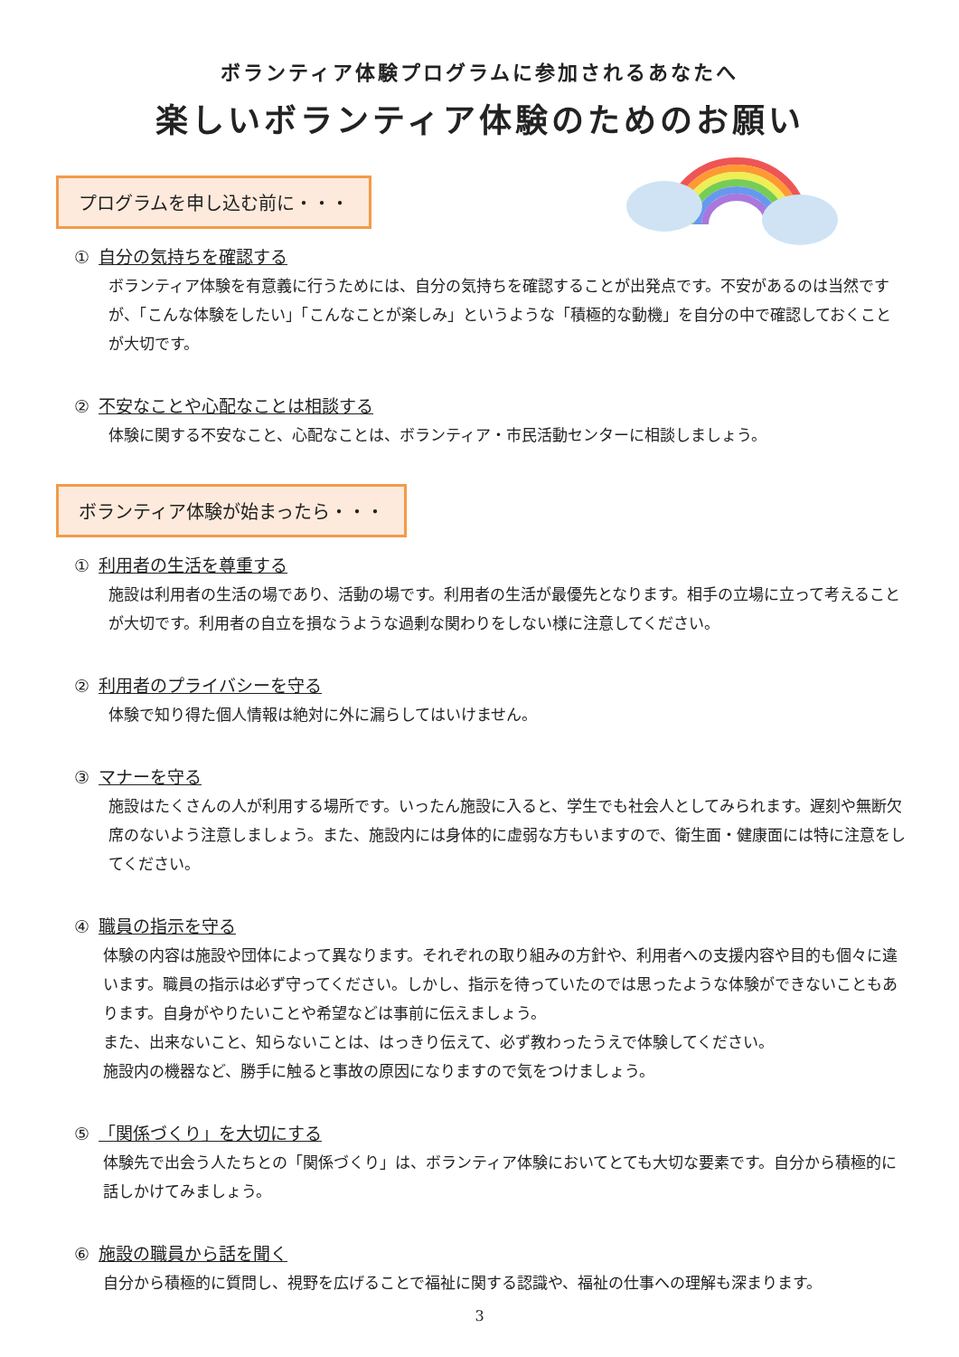ボランティア体験プログラムに参加されるあなたへ
楽しいボランティア体験のためのお願い
プログラムを申し込む前に・・・
① 自分の気持ちを確認する
ボランティア体験を有意義に行うためには、自分の気持ちを確認することが出発点です。不安があるのは当然ですが、「こんな体験をしたい」「こんなことが楽しみ」というような「積極的な動機」を自分の中で確認しておくことが大切です。
② 不安なことや心配なことは相談する
体験に関する不安なこと、心配なことは、ボランティア・市民活動センターに相談しましょう。
ボランティア体験が始まったら・・・
① 利用者の生活を尊重する
施設は利用者の生活の場であり、活動の場です。利用者の生活が最優先となります。相手の立場に立って考えることが大切です。利用者の自立を損なうような過剰な関わりをしない様に注意してください。
② 利用者のプライバシーを守る
体験で知り得た個人情報は絶対に外に漏らしてはいけません。
③ マナーを守る
施設はたくさんの人が利用する場所です。いったん施設に入ると、学生でも社会人としてみられます。遅刻や無断欠席のないよう注意しましょう。また、施設内には身体的に虚弱な方もいますので、衛生面・健康面には特に注意をしてください。
④ 職員の指示を守る
体験の内容は施設や団体によって異なります。それぞれの取り組みの方針や、利用者への支援内容や目的も個々に違います。職員の指示は必ず守ってください。しかし、指示を待っていたのでは思ったような体験ができないこともあります。自身がやりたいことや希望などは事前に伝えましょう。
また、出来ないこと、知らないことは、はっきり伝えて、必ず教わったうえで体験してください。
施設内の機器など、勝手に触ると事故の原因になりますので気をつけましょう。
⑤ 「関係づくり」を大切にする
体験先で出会う人たちとの「関係づくり」は、ボランティア体験においてとても大切な要素です。自分から積極的に話しかけてみましょう。
⑥ 施設の職員から話を聞く
自分から積極的に質問し、視野を広げることで福祉に関する認識や、福祉の仕事への理解も深まります。
3